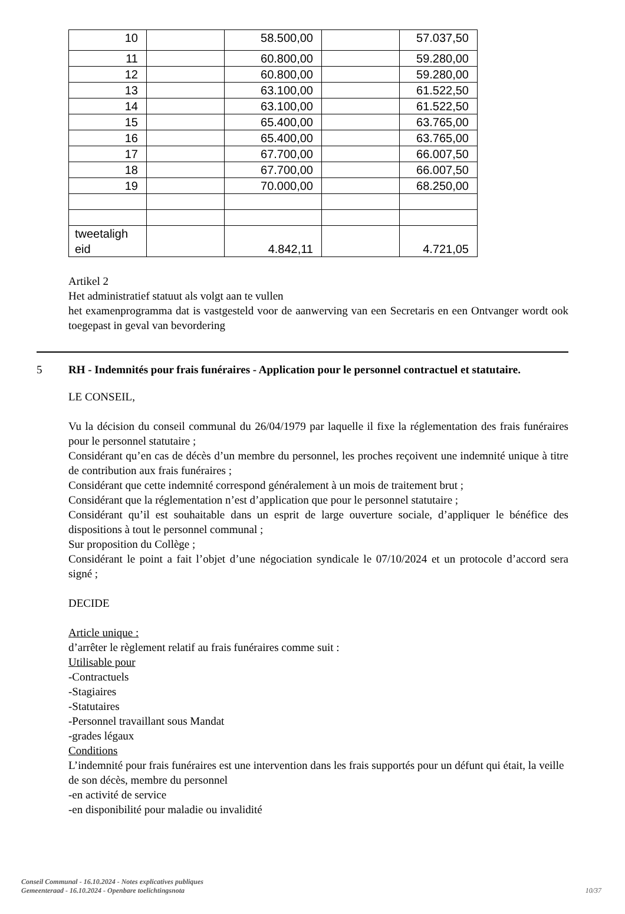| 10 | | 58.500,00 | | 57.037,50 |
| 11 | | 60.800,00 | | 59.280,00 |
| 12 | | 60.800,00 | | 59.280,00 |
| 13 | | 63.100,00 | | 61.522,50 |
| 14 | | 63.100,00 | | 61.522,50 |
| 15 | | 65.400,00 | | 63.765,00 |
| 16 | | 65.400,00 | | 63.765,00 |
| 17 | | 67.700,00 | | 66.007,50 |
| 18 | | 67.700,00 | | 66.007,50 |
| 19 | | 70.000,00 | | 68.250,00 |
| tweetaligh eid | | 4.842,11 | | 4.721,05 |
Artikel 2
Het administratief statuut als volgt aan te vullen
het examenprogramma dat is vastgesteld voor de aanwerving van een Secretaris en een Ontvanger wordt ook toegepast in geval van bevordering
5 RH - Indemnités pour frais funéraires - Application pour le personnel contractuel et statutaire.
LE CONSEIL,
Vu la décision du conseil communal du 26/04/1979 par laquelle il fixe la réglementation des frais funéraires pour le personnel statutaire ;
Considérant qu’en cas de décès d’un membre du personnel, les proches reçoivent une indemnité unique à titre de contribution aux frais funéraires ;
Considérant que cette indemnité correspond généralement à un mois de traitement brut ;
Considérant que la réglementation n’est d’application que pour le personnel statutaire ;
Considérant qu’il est souhaitable dans un esprit de large ouverture sociale, d’appliquer le bénéfice des dispositions à tout le personnel communal ;
Sur proposition du Collège ;
Considérant le point a fait l’objet d’une négociation syndicale le 07/10/2024 et un protocole d’accord sera signé ;
DECIDE
Article unique :
d’arrêter le règlement relatif au frais funéraires comme suit :
Utilisable pour
-Contractuels
-Stagiaires
-Statutaires
-Personnel travaillant sous Mandat
-grades légaux
Conditions
L’indemnité pour frais funéraires est une intervention dans les frais supportés pour un défunt qui était, la veille de son décès, membre du personnel
-en activité de service
-en disponibilité pour maladie ou invalidité
Conseil Communal - 16.10.2024 - Notes explicatives publiques
Gemeenteraad - 16.10.2024 - Openbare toelichtingsnota
10/37